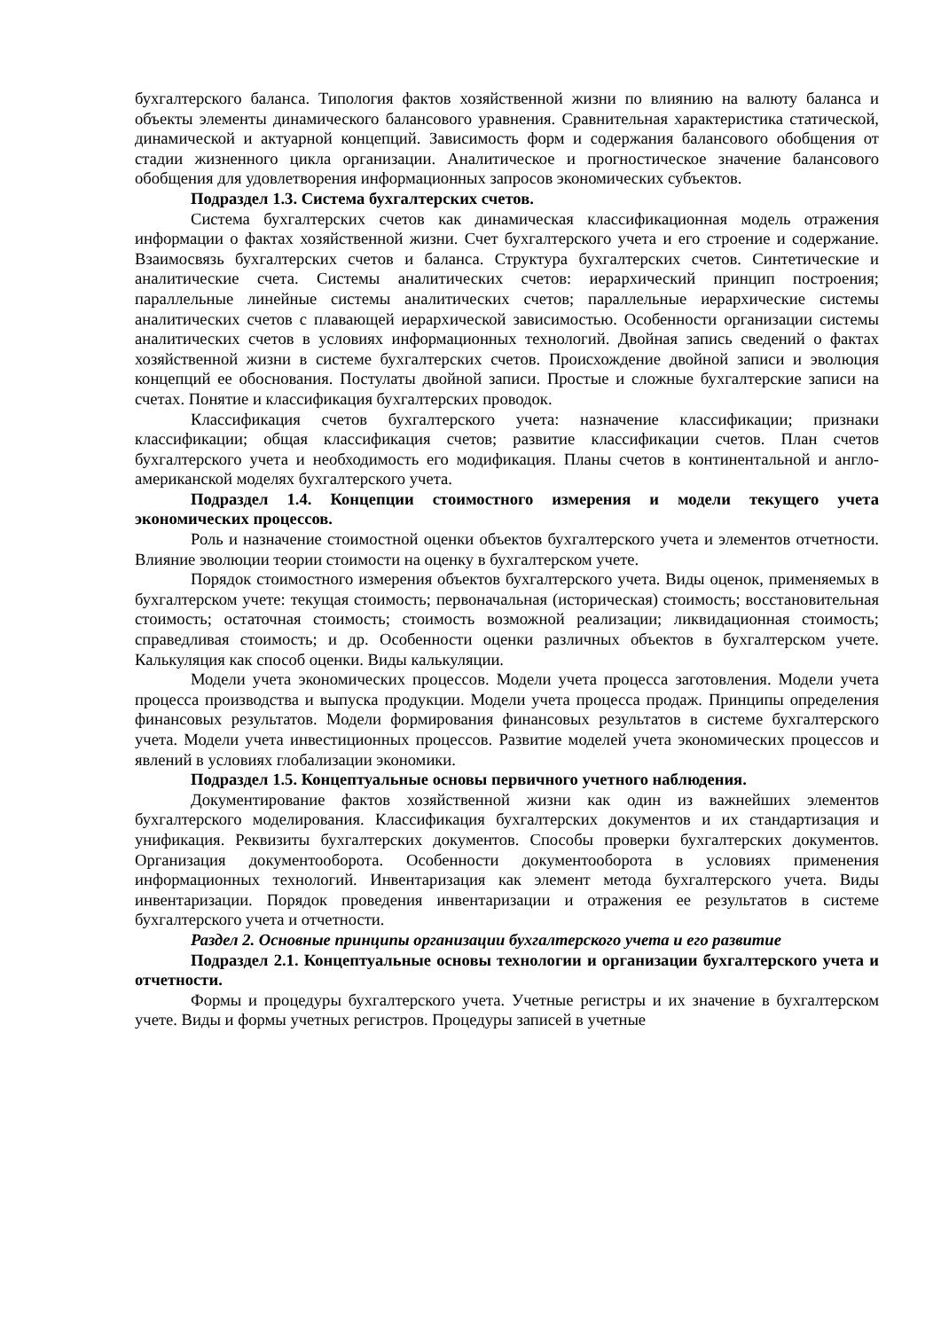бухгалтерского баланса. Типология фактов хозяйственной жизни по влиянию на валюту баланса и объекты элементы динамического балансового уравнения. Сравнительная характеристика статической, динамической и актуарной концепций. Зависимость форм и содержания балансового обобщения от стадии жизненного цикла организации. Аналитическое и прогностическое значение балансового обобщения для удовлетворения информационных запросов экономических субъектов.
Подраздел 1.3. Система бухгалтерских счетов.
Система бухгалтерских счетов как динамическая классификационная модель отражения информации о фактах хозяйственной жизни. Счет бухгалтерского учета и его строение и содержание. Взаимосвязь бухгалтерских счетов и баланса. Структура бухгалтерских счетов. Синтетические и аналитические счета. Системы аналитических счетов: иерархический принцип построения; параллельные линейные системы аналитических счетов; параллельные иерархические системы аналитических счетов с плавающей иерархической зависимостью. Особенности организации системы аналитических счетов в условиях информационных технологий. Двойная запись сведений о фактах хозяйственной жизни в системе бухгалтерских счетов. Происхождение двойной записи и эволюция концепций ее обоснования. Постулаты двойной записи. Простые и сложные бухгалтерские записи на счетах. Понятие и классификация бухгалтерских проводок.
Классификация счетов бухгалтерского учета: назначение классификации; признаки классификации; общая классификация счетов; развитие классификации счетов. План счетов бухгалтерского учета и необходимость его модификация. Планы счетов в континентальной и англо-американской моделях бухгалтерского учета.
Подраздел 1.4. Концепции стоимостного измерения и модели текущего учета экономических процессов.
Роль и назначение стоимостной оценки объектов бухгалтерского учета и элементов отчетности. Влияние эволюции теории стоимости на оценку в бухгалтерском учете.
Порядок стоимостного измерения объектов бухгалтерского учета. Виды оценок, применяемых в бухгалтерском учете: текущая стоимость; первоначальная (историческая) стоимость; восстановительная стоимость; остаточная стоимость; стоимость возможной реализации; ликвидационная стоимость; справедливая стоимость; и др. Особенности оценки различных объектов в бухгалтерском учете. Калькуляция как способ оценки. Виды калькуляции.
Модели учета экономических процессов. Модели учета процесса заготовления. Модели учета процесса производства и выпуска продукции. Модели учета процесса продаж. Принципы определения финансовых результатов. Модели формирования финансовых результатов в системе бухгалтерского учета. Модели учета инвестиционных процессов. Развитие моделей учета экономических процессов и явлений в условиях глобализации экономики.
Подраздел 1.5. Концептуальные основы первичного учетного наблюдения.
Документирование фактов хозяйственной жизни как один из важнейших элементов бухгалтерского моделирования. Классификация бухгалтерских документов и их стандартизация и унификация. Реквизиты бухгалтерских документов. Способы проверки бухгалтерских документов. Организация документооборота. Особенности документооборота в условиях применения информационных технологий. Инвентаризация как элемент метода бухгалтерского учета. Виды инвентаризации. Порядок проведения инвентаризации и отражения ее результатов в системе бухгалтерского учета и отчетности.
Раздел 2. Основные принципы организации бухгалтерского учета и его развитие
Подраздел 2.1. Концептуальные основы технологии и организации бухгалтерского учета и отчетности.
Формы и процедуры бухгалтерского учета. Учетные регистры и их значение в бухгалтерском учете. Виды и формы учетных регистров. Процедуры записей в учетные